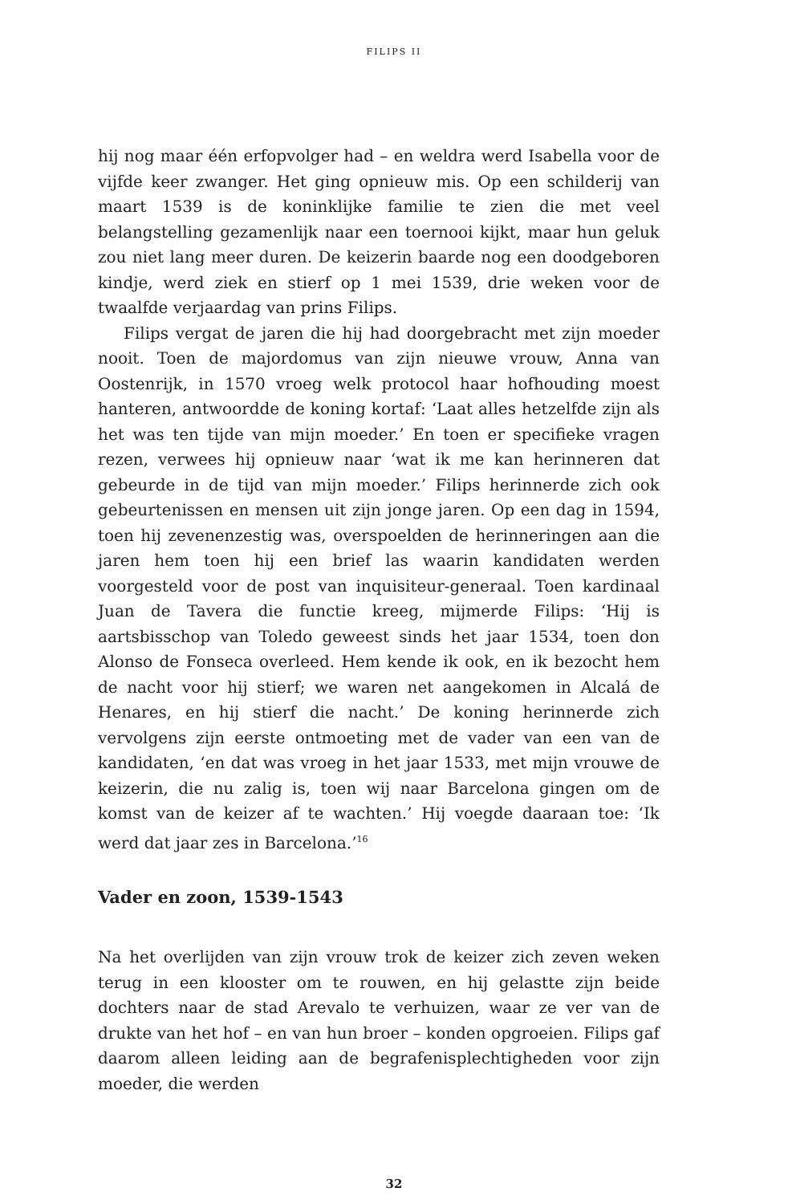FILIPS II
hij nog maar één erfopvolger had – en weldra werd Isabella voor de vijfde keer zwanger. Het ging opnieuw mis. Op een schilderij van maart 1539 is de koninklijke familie te zien die met veel belangstelling gezamenlijk naar een toernooi kijkt, maar hun geluk zou niet lang meer duren. De keizerin baarde nog een doodgeboren kindje, werd ziek en stierf op 1 mei 1539, drie weken voor de twaalfde verjaardag van prins Filips.
Filips vergat de jaren die hij had doorgebracht met zijn moeder nooit. Toen de majordomus van zijn nieuwe vrouw, Anna van Oostenrijk, in 1570 vroeg welk protocol haar hofhouding moest hanteren, antwoordde de koning kortaf: ‘Laat alles hetzelfde zijn als het was ten tijde van mijn moeder.’ En toen er specifieke vragen rezen, verwees hij opnieuw naar ‘wat ik me kan herinneren dat gebeurde in de tijd van mijn moeder.’ Filips herinnerde zich ook gebeurtenissen en mensen uit zijn jonge jaren. Op een dag in 1594, toen hij zevenenzestig was, overspoelden de herinneringen aan die jaren hem toen hij een brief las waarin kandidaten werden voorgesteld voor de post van inquisiteur-generaal. Toen kardinaal Juan de Tavera die functie kreeg, mijmerde Filips: ‘Hij is aartsbisschop van Toledo geweest sinds het jaar 1534, toen don Alonso de Fonseca overleed. Hem kende ik ook, en ik bezocht hem de nacht voor hij stierf; we waren net aangekomen in Alcalá de Henares, en hij stierf die nacht.’ De koning herinnerde zich vervolgens zijn eerste ontmoeting met de vader van een van de kandidaten, ‘en dat was vroeg in het jaar 1533, met mijn vrouwe de keizerin, die nu zalig is, toen wij naar Barcelona gingen om de komst van de keizer af te wachten.’ Hij voegde daaraan toe: ‘Ik werd dat jaar zes in Barcelona.’<sup>16</sup>
Vader en zoon, 1539-1543
Na het overlijden van zijn vrouw trok de keizer zich zeven weken terug in een klooster om te rouwen, en hij gelastte zijn beide dochters naar de stad Arevalo te verhuizen, waar ze ver van de drukte van het hof – en van hun broer – konden opgroeien. Filips gaf daarom alleen leiding aan de begrafenisplechtigheden voor zijn moeder, die werden
32